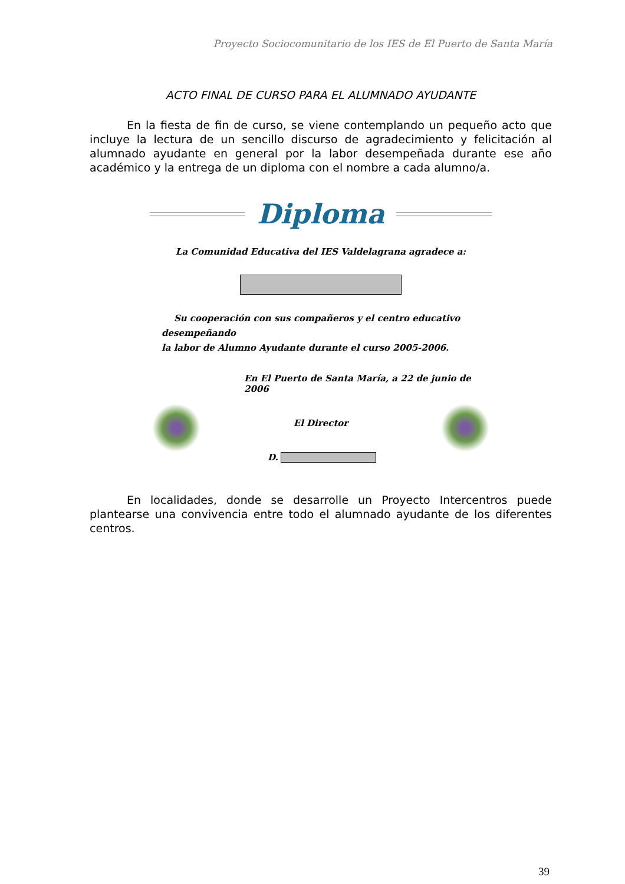Proyecto Sociocomunitario de los IES de El Puerto de Santa María
ACTO FINAL DE CURSO PARA EL ALUMNADO AYUDANTE
En la fiesta de fin de curso, se viene contemplando un pequeño acto que incluye la lectura de un sencillo discurso de agradecimiento y felicitación al alumnado ayudante en general por la labor desempeñada durante ese año académico y la entrega de un diploma con el nombre a cada alumno/a.
Diploma
La Comunidad Educativa del IES Valdelagrana agradece a:
Su cooperación con sus compañeros y el centro educativo desempeñando
la labor de Alumno Ayudante durante el curso 2005-2006.
En El Puerto de Santa María, a 22 de junio de 2006
El Director
D.
En localidades, donde se desarrolle un Proyecto Intercentros puede plantearse una convivencia entre todo el alumnado ayudante de los diferentes centros.
39